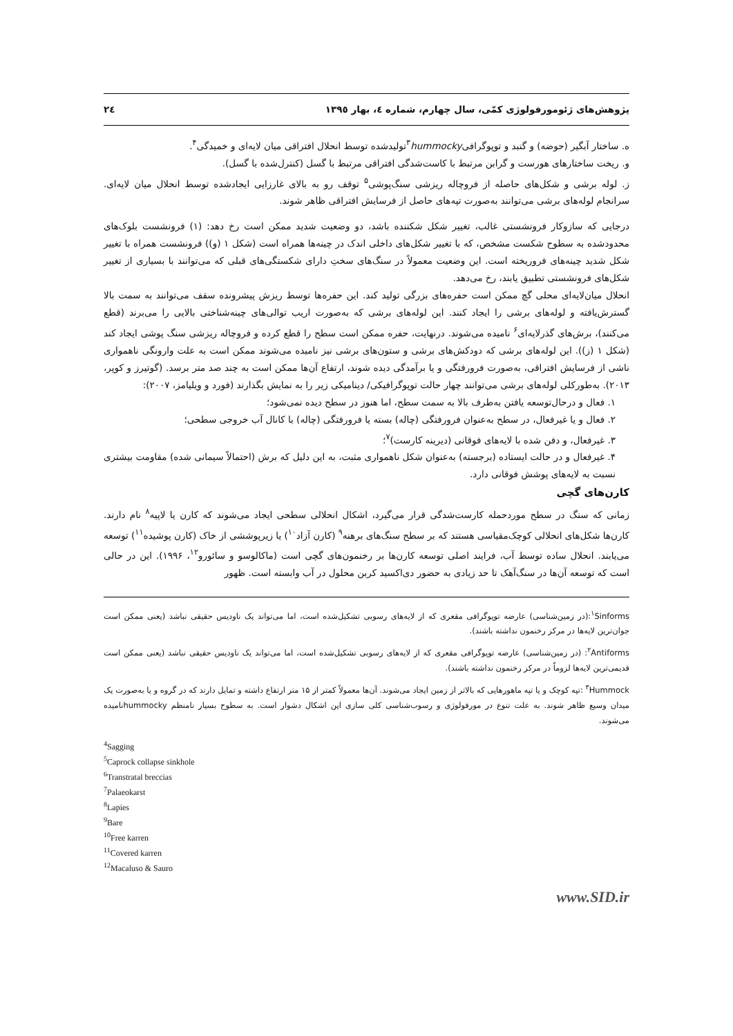پژوهش‌های ژئومورفولوژی کمّی، سال چهارم، شماره ٤، بهار ١٣٩٥ ٢٤
ه. ساختار آبگیر (حوضه) و گنبد و توپوگرافی<sup>۳</sup>hummockyتولیدشده توسط انحلال افتراقی میان لایه‌ای و خمیدگی<sup>۴</sup>.
و. ریخت ساختارهای هورست و گرابن مرتبط با کاست‌شدگی افتراقی مرتبط با گسل (کنترل‌شده با گسل).
ز. لوله برشی و شکل‌های حاصله از فروچاله ریزشی سنگ‌پوشی<sup>۵</sup> توقف رو به بالای غارزایی ایجادشده توسط انحلال میان لایه‌ای. سرانجام لوله‌های برشی می‌توانند به‌صورت تپه‌های حاصل از فرسایش افتراقی ظاهر شوند.
درجایی که سازوکار فرونشستی غالب، تغییر شکل شکننده باشد، دو وضعیت شدید ممکن است رخ دهد: (۱) فرونشست بلوک‌های محدودشده به سطوح شکست مشخص، که با تغییر شکل‌های داخلی اندک در چینه‌ها همراه است (شکل ۱ (و)) فرونشست همراه با تغییر شکل شدید چینه‌های فروریخته است. این وضعیت معمولاً در سنگ‌های سختِ دارای شکستگی‌های قبلی که می‌توانند با بسیاری از تغییر شکل‌های فرونشستی تطبیق یابند، رخ می‌دهد.
انحلال میان‌لایه‌ای محلی گچ ممکن است حفره‌های بزرگی تولید کند. این حفره‌ها توسط ریزش پیشرونده سقف می‌توانند به سمت بالا گسترش‌یافته و لوله‌های برشی را ایجاد کنند. این لوله‌های برشی که به‌صورت اریب توالی‌های چینه‌شناختی بالایی را می‌برند (قطع می‌کنند)، برش‌های گذرلایه‌ای<sup>۶</sup> نامیده می‌شوند. درنهایت، حفره ممکن است سطح را قطع کرده و فروچاله ریزشی سنگ پوشی ایجاد کند (شکل ۱ (ز)). این لوله‌های برشی که دودکش‌های برشی و ستون‌های برشی نیز نامیده می‌شوند ممکن است به علت وارونگی ناهمواری ناشی از فرسایش افتراقی، به‌صورت فرورفتگی و یا برآمدگی دیده شوند، ارتفاع آن‌ها ممکن است به چند صد متر برسد. (گوتیرز و کوپر، ۲۰۱۳). به‌طورکلی لوله‌های برشی می‌توانند چهار حالت توپوگرافیکی/ دینامیکی زیر را به نمایش بگذارند (فورد و ویلیامز، ۲۰۰۷):
۱. فعال و درحال‌توسعه یافتن به‌طرف بالا به سمت سطح، اما هنوز در سطح دیده نمی‌شود؛
۲. فعال و یا غیرفعال، در سطح به‌عنوان فرورفتگی (چاله) بسته یا فرورفتگی (چاله) با کانال آب خروجی سطحی؛
۳. غیرفعال، و دفن شده با لایه‌های فوقانی (دیرینه کارست)<sup>۷</sup>؛
۴. غیرفعال و در حالت ایستاده (برجسته) به‌عنوان شکل ناهمواری مثبت، به این دلیل که برش (احتمالاً سیمانی شده) مقاومت بیشتری نسبت به لایه‌های پوشش فوقانی دارد.
کارن‌های گچی
زمانی که سنگ در سطح موردحمله کارست‌شدگی قرار می‌گیرد، اشکال انحلالی سطحی ایجاد می‌شوند که کارن یا لاپیه<sup>۸</sup> نام دارند. کارن‌ها شکل‌های انحلالی کوچک‌مقیاسی هستند که بر سطح سنگ‌های برهنه<sup>۹</sup> (کارن آزاد<sup>۱۰</sup>) یا زیرپوششی از خاک (کارن پوشیده<sup>۱۱</sup>) توسعه می‌یابند. انحلال ساده توسط آب، فرایند اصلی توسعه کارن‌ها بر رخنمون‌های گچی است (ماکالوسو و سائورو<sup>۱۲</sup>، ۱۹۹۶). این در حالی است که توسعه آن‌ها در سنگ‌آهک تا حد زیادی به حضور دی‌اکسید کربن محلول در آب وابسته است. ظهور
<sup>۱</sup> Sinforms:(در زمین‌شناسی) عارضه توپوگرافی مقعری که از لایه‌های رسوبی تشکیل‌شده است، اما می‌تواند یک ناودیس حقیقی نباشد (یعنی ممکن است جوان‌ترین لایه‌ها در مرکز رخنمون نداشته باشند).
<sup>۲</sup> Antiforms: (در زمین‌شناسی) عارضه توپوگرافی مقعری که از لایه‌های رسوبی تشکیل‌شده است، اما می‌تواند یک ناودیس حقیقی نباشد (یعنی ممکن است قدیمی‌ترین لایه‌ها لزوماً در مرکز رخنمون نداشته باشند).
<sup>۳</sup> Hummock :تپه کوچک و یا تپه ماهورهایی که بالاتر از زمین ایجاد می‌شوند. آن‌ها معمولاً کمتر از ۱۵ متر ارتفاع داشته و تمایل دارند که در گروه و یا به‌صورت یک میدان وسیع ظاهر شوند. به علت تنوع در مورفولوژی و رسوب‌شناسی کلی سازی این اشکال دشوار است. به سطوح بسیار نامنظم hummockyنامیده می‌شوند.
<sup>4</sup> Sagging
<sup>5</sup> Caprock collapse sinkhole
<sup>6</sup> Transtratal breccias
<sup>7</sup> Palaeokarst
<sup>8</sup> Lapies
<sup>9</sup> Bare
<sup>10</sup> Free karren
<sup>11</sup> Covered karren
<sup>12</sup> Macaluso & Sauro
www.SID.ir